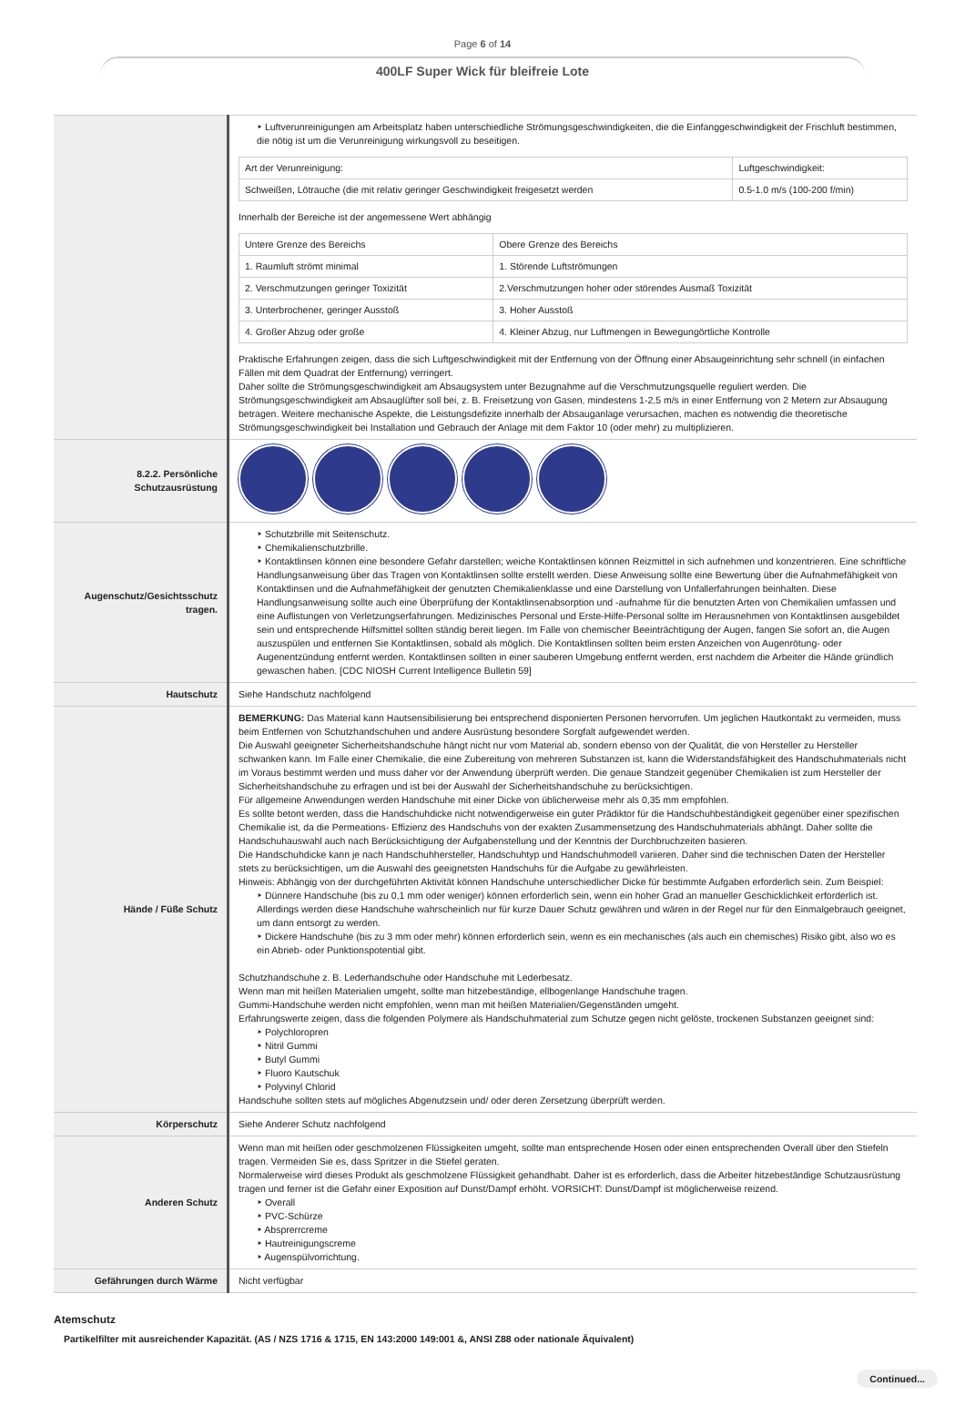Page 6 of 14
400LF Super Wick für bleifreie Lote
| | ‣ Luftverunreinigungen am Arbeitsplatz haben unterschiedliche Strömungsgeschwindigkeiten, die die Einfanggeschwindigkeit der Frischluft bestimmen, die nötig ist um die Verunreinigung wirkungsvoll zu beseitigen. / Art der Verunreinigung: / Luftgeschwindigkeit: / / Schweißen, Lötrauche (die mit relativ geringer Geschwindigkeit freigesetzt werden / 0.5-1.0 m/s (100-200 f/min) / Innerhalb der Bereiche ist der angemessene Wert abhängig / Untere Grenze des Bereichs / Obere Grenze des Bereichs / / 1. Raumluft strömt minimal / 1. Störende Luftströmungen / / 2. Verschmutzungen geringer Toxizität / 2.Verschmutzungen hoher oder störendes Ausmaß Toxizität / / 3. Unterbrochener, geringer Ausstoß / 3. Hoher Ausstoß / / 4. Großer Abzug oder große / 4. Kleiner Abzug, nur Luftmengen in Bewegungörtliche Kontrolle / Praktische Erfahrungen zeigen, dass die sich Luftgeschwindigkeit mit der Entfernung von der Öffnung einer Absaugeinrichtung sehr schnell (in einfachen Fällen mit dem Quadrat der Entfernung) verringert. Daher sollte die Strömungsgeschwindigkeit am Absaugsystem unter Bezugnahme auf die Verschmutzungsquelle reguliert werden. Die Strömungsgeschwindigkeit am Absauglüfter soll bei, z. B. Freisetzung von Gasen, mindestens 1-2,5 m/s in einer Entfernung von 2 Metern zur Absaugung betragen. Weitere mechanische Aspekte, die Leistungsdefizite innerhalb der Absauganlage verursachen, machen es notwendig die theoretische Strömungsgeschwindigkeit bei Installation und Gebrauch der Anlage mit dem Faktor 10 (oder mehr) zu multiplizieren. |
| 8.2.2. Persönliche Schutzausrüstung | |
| Augenschutz/Gesichtsschutz tragen. | ‣ Schutzbrille mit Seitenschutz. ‣ Chemikalienschutzbrille. ‣ Kontaktlinsen können eine besondere Gefahr darstellen; weiche Kontaktlinsen können Reizmittel in sich aufnehmen und konzentrieren. Eine schriftliche Handlungsanweisung über das Tragen von Kontaktlinsen sollte erstellt werden. Diese Anweisung sollte eine Bewertung über die Aufnahmefähigkeit von Kontaktlinsen und die Aufnahmefähigkeit der genutzten Chemikalienklasse und eine Darstellung von Unfallerfahrungen beinhalten. Diese Handlungsanweisung sollte auch eine Überprüfung der Kontaktlinsenabsorption und -aufnahme für die benutzten Arten von Chemikalien umfassen und eine Auflistungen von Verletzungserfahrungen. Medizinisches Personal und Erste-Hilfe-Personal sollte im Herausnehmen von Kontaktlinsen ausgebildet sein und entsprechende Hilfsmittel sollten ständig bereit liegen. Im Falle von chemischer Beeinträchtigung der Augen, fangen Sie sofort an, die Augen auszuspülen und entfernen Sie Kontaktlinsen, sobald als möglich. Die Kontaktlinsen sollten beim ersten Anzeichen von Augenrötung- oder Augenentzündung entfernt werden. Kontaktlinsen sollten in einer sauberen Umgebung entfernt werden, erst nachdem die Arbeiter die Hände gründlich gewaschen haben. [CDC NIOSH Current Intelligence Bulletin 59] |
| Hautschutz | Siehe Handschutz nachfolgend |
| Hände / Füße Schutz | BEMERKUNG: Das Material kann Hautsensibilisierung bei entsprechend disponierten Personen hervorrufen. Um jeglichen Hautkontakt zu vermeiden, muss beim Entfernen von Schutzhandschuhen und andere Ausrüstung besondere Sorgfalt aufgewendet werden. Die Auswahl geeigneter Sicherheitshandschuhe hängt nicht nur vom Material ab, sondern ebenso von der Qualität, die von Hersteller zu Hersteller schwanken kann. Im Falle einer Chemikalie, die eine Zubereitung von mehreren Substanzen ist, kann die Widerstandsfähigkeit des Handschuhmaterials nicht im Voraus bestimmt werden und muss daher vor der Anwendung überprüft werden. Die genaue Standzeit gegenüber Chemikalien ist zum Hersteller der Sicherheitshandschuhe zu erfragen und ist bei der Auswahl der Sicherheitshandschuhe zu berücksichtigen. Für allgemeine Anwendungen werden Handschuhe mit einer Dicke von üblicherweise mehr als 0,35 mm empfohlen. Es sollte betont werden, dass die Handschuhdicke nicht notwendigerweise ein guter Prädiktor für die Handschuhbeständigkeit gegenüber einer spezifischen Chemikalie ist, da die Permeations- Effizienz des Handschuhs von der exakten Zusammensetzung des Handschuhmaterials abhängt. Daher sollte die Handschuhauswahl auch nach Berücksichtigung der Aufgabenstellung und der Kenntnis der Durchbruchzeiten basieren. Die Handschuhdicke kann je nach Handschuhhersteller, Handschuhtyp und Handschuhmodell variieren. Daher sind die technischen Daten der Hersteller stets zu berücksichtigen, um die Auswahl des geeignetsten Handschuhs für die Aufgabe zu gewährleisten. Hinweis: Abhängig von der durchgeführten Aktivität können Handschuhe unterschiedlicher Dicke für bestimmte Aufgaben erforderlich sein. Zum Beispiel: ‣ Dünnere Handschuhe (bis zu 0,1 mm oder weniger) können erforderlich sein, wenn ein hoher Grad an manueller Geschicklichkeit erforderlich ist. Allerdings werden diese Handschuhe wahrscheinlich nur für kurze Dauer Schutz gewähren und wären in der Regel nur für den Einmalgebrauch geeignet, um dann entsorgt zu werden. ‣ Dickere Handschuhe (bis zu 3 mm oder mehr) können erforderlich sein, wenn es ein mechanisches (als auch ein chemisches) Risiko gibt, also wo es ein Abrieb- oder Punktionspotential gibt. Schutzhandschuhe z. B. Lederhandschuhe oder Handschuhe mit Lederbesatz. Wenn man mit heißen Materialien umgeht, sollte man hitzebeständige, ellbogenlange Handschuhe tragen. Gummi-Handschuhe werden nicht empfohlen, wenn man mit heißen Materialien/Gegenständen umgeht. Erfahrungswerte zeigen, dass die folgenden Polymere als Handschuhmaterial zum Schutze gegen nicht gelöste, trockenen Substanzen geeignet sind: ‣ Polychloropren ‣ Nitril Gummi ‣ Butyl Gummi ‣ Fluoro Kautschuk ‣ Polyvinyl Chlorid Handschuhe sollten stets auf mögliches Abgenutzsein und/ oder deren Zersetzung überprüft werden. |
| Körperschutz | Siehe Anderer Schutz nachfolgend |
| Anderen Schutz | Wenn man mit heißen oder geschmolzenen Flüssigkeiten umgeht, sollte man entsprechende Hosen oder einen entsprechenden Overall über den Stiefeln tragen. Vermeiden Sie es, dass Spritzer in die Stiefel geraten. Normalerweise wird dieses Produkt als geschmolzene Flüssigkeit gehandhabt. Daher ist es erforderlich, dass die Arbeiter hitzebeständige Schutzausrüstung tragen und ferner ist die Gefahr einer Exposition auf Dunst/Dampf erhöht. VORSICHT: Dunst/Dampf ist möglicherweise reizend. ‣ Overall ‣ PVC-Schürze ‣ Absprerrcreme ‣ Hautreinigungscreme ‣ Augenspülvorrichtung. |
| Gefährungen durch Wärme | Nicht verfügbar |
Atemschutz
Partikelfilter mit ausreichender Kapazität. (AS / NZS 1716 & 1715, EN 143:2000 149:001 &, ANSI Z88 oder nationale Äquivalent)
Continued...